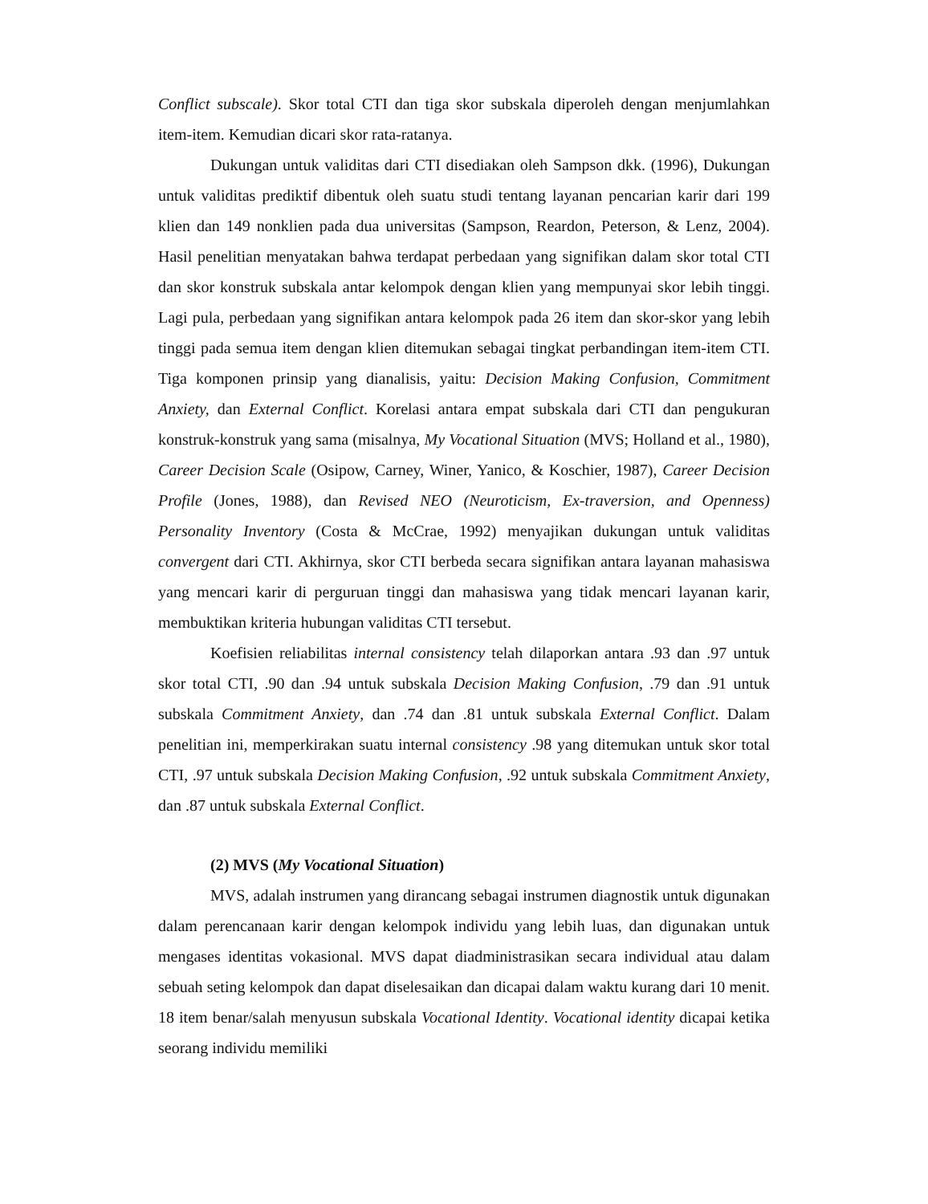Conflict subscale). Skor total CTI dan tiga skor subskala diperoleh dengan menjumlahkan item-item. Kemudian dicari skor rata-ratanya.
Dukungan untuk validitas dari CTI disediakan oleh Sampson dkk. (1996), Dukungan untuk validitas prediktif dibentuk oleh suatu studi tentang layanan pencarian karir dari 199 klien dan 149 nonklien pada dua universitas (Sampson, Reardon, Peterson, & Lenz, 2004). Hasil penelitian menyatakan bahwa terdapat perbedaan yang signifikan dalam skor total CTI dan skor konstruk subskala antar kelompok dengan klien yang mempunyai skor lebih tinggi. Lagi pula, perbedaan yang signifikan antara kelompok pada 26 item dan skor-skor yang lebih tinggi pada semua item dengan klien ditemukan sebagai tingkat perbandingan item-item CTI. Tiga komponen prinsip yang dianalisis, yaitu: Decision Making Confusion, Commitment Anxiety, dan External Conflict. Korelasi antara empat subskala dari CTI dan pengukuran konstruk-konstruk yang sama (misalnya, My Vocational Situation (MVS; Holland et al., 1980), Career Decision Scale (Osipow, Carney, Winer, Yanico, & Koschier, 1987), Career Decision Profile (Jones, 1988), dan Revised NEO (Neuroticism, Ex-traversion, and Openness) Personality Inventory (Costa & McCrae, 1992) menyajikan dukungan untuk validitas convergent dari CTI. Akhirnya, skor CTI berbeda secara signifikan antara layanan mahasiswa yang mencari karir di perguruan tinggi dan mahasiswa yang tidak mencari layanan karir, membuktikan kriteria hubungan validitas CTI tersebut.
Koefisien reliabilitas internal consistency telah dilaporkan antara .93 dan .97 untuk skor total CTI, .90 dan .94 untuk subskala Decision Making Confusion, .79 dan .91 untuk subskala Commitment Anxiety, dan .74 dan .81 untuk subskala External Conflict. Dalam penelitian ini, memperkirakan suatu internal consistency .98 yang ditemukan untuk skor total CTI, .97 untuk subskala Decision Making Confusion, .92 untuk subskala Commitment Anxiety, dan .87 untuk subskala External Conflict.
(2) MVS (My Vocational Situation)
MVS, adalah instrumen yang dirancang sebagai instrumen diagnostik untuk digunakan dalam perencanaan karir dengan kelompok individu yang lebih luas, dan digunakan untuk mengases identitas vokasional. MVS dapat diadministrasikan secara individual atau dalam sebuah seting kelompok dan dapat diselesaikan dan dicapai dalam waktu kurang dari 10 menit. 18 item benar/salah menyusun subskala Vocational Identity. Vocational identity dicapai ketika seorang individu memiliki